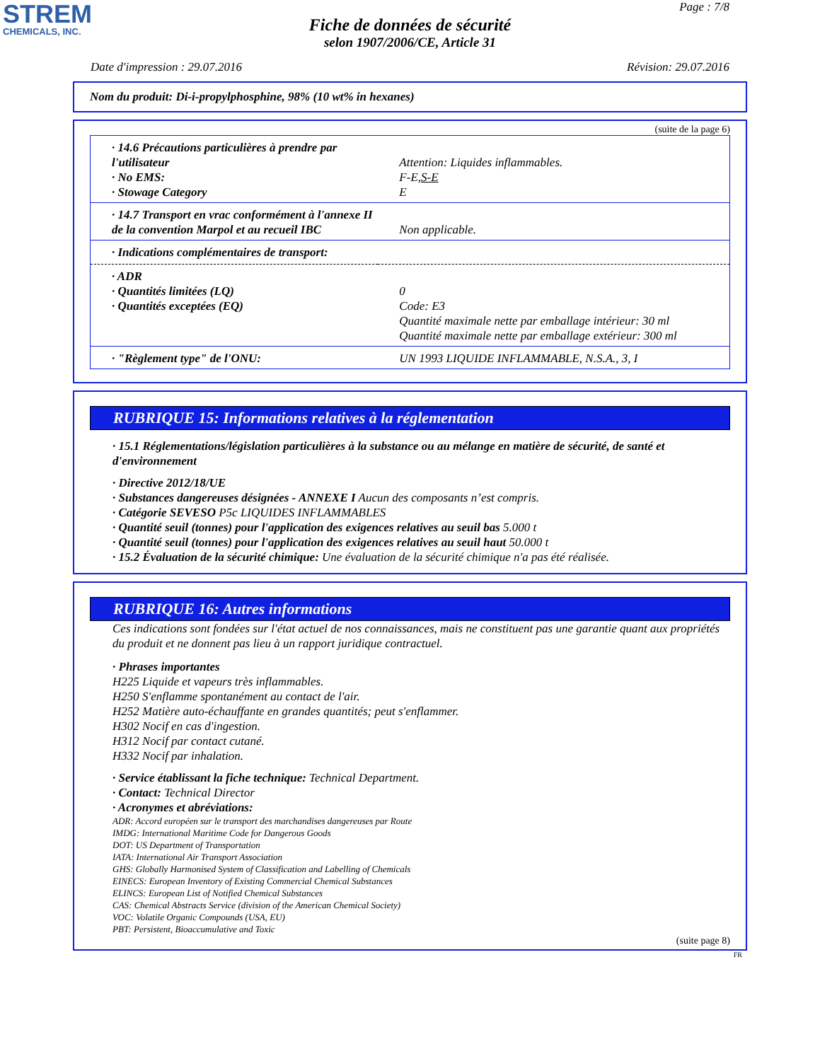STREM
CHEMICALS, INC.
Page : 7/8
Fiche de données de sécurité
selon 1907/2006/CE, Article 31
Date d'impression : 29.07.2016 Révision: 29.07.2016
Nom du produit: Di-i-propylphosphine, 98% (10 wt% in hexanes)
(suite de la page 6)
| · 14.6 Précautions particulières à prendre par l'utilisateur | Attention: Liquides inflammables. |
| · No EMS: | F-E, S-E |
| · Stowage Category | E |
| · 14.7 Transport en vrac conformément à l'annexe II de la convention Marpol et au recueil IBC | Non applicable. |
| · Indications complémentaires de transport: | |
| · ADR | |
| · Quantités limitées (LQ) | 0 |
| · Quantités exceptées (EQ) | Code: E3 Quantité maximale nette par emballage intérieur: 30 ml Quantité maximale nette par emballage extérieur: 300 ml |
| · "Règlement type" de l'ONU: | UN 1993 LIQUIDE INFLAMMABLE, N.S.A., 3, I |
RUBRIQUE 15: Informations relatives à la réglementation
· 15.1 Réglementations/législation particulières à la substance ou au mélange en matière de sécurité, de santé et d'environnement
· Directive 2012/18/UE
· Substances dangereuses désignées - ANNEXE I Aucun des composants n’est compris.
· Catégorie SEVESO P5c LIQUIDES INFLAMMABLES
· Quantité seuil (tonnes) pour l'application des exigences relatives au seuil bas 5.000 t
· Quantité seuil (tonnes) pour l'application des exigences relatives au seuil haut 50.000 t
· 15.2 Évaluation de la sécurité chimique: Une évaluation de la sécurité chimique n'a pas été réalisée.
RUBRIQUE 16: Autres informations
Ces indications sont fondées sur l'état actuel de nos connaissances, mais ne constituent pas une garantie quant aux propriétés du produit et ne donnent pas lieu à un rapport juridique contractuel.
· Phrases importantes
H225 Liquide et vapeurs très inflammables.
H250 S'enflamme spontanément au contact de l'air.
H252 Matière auto-échauffante en grandes quantités; peut s'enflammer.
H302 Nocif en cas d'ingestion.
H312 Nocif par contact cutané.
H332 Nocif par inhalation.
· Service établissant la fiche technique: Technical Department.
· Contact: Technical Director
· Acronymes et abréviations:
ADR: Accord européen sur le transport des marchandises dangereuses par Route
IMDG: International Maritime Code for Dangerous Goods
DOT: US Department of Transportation
IATA: International Air Transport Association
GHS: Globally Harmonised System of Classification and Labelling of Chemicals
EINECS: European Inventory of Existing Commercial Chemical Substances
ELINCS: European List of Notified Chemical Substances
CAS: Chemical Abstracts Service (division of the American Chemical Society)
VOC: Volatile Organic Compounds (USA, EU)
PBT: Persistent, Bioaccumulative and Toxic
(suite page 8)
FR